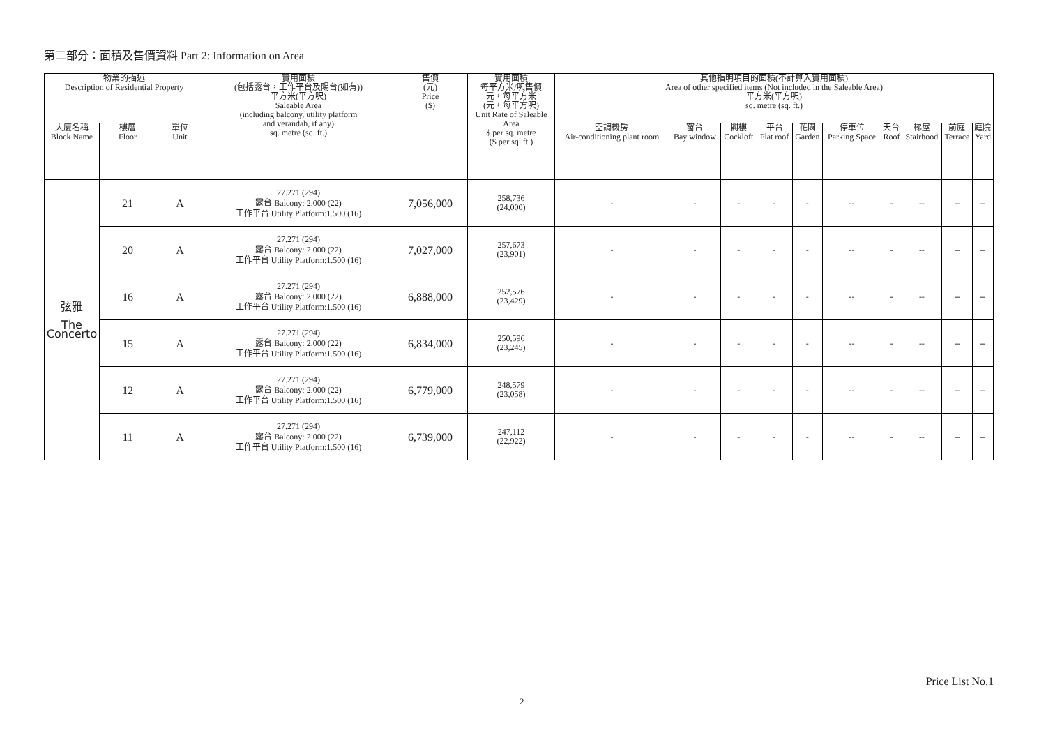第二部分：面積及售價資料 Part 2: Information on Area
| 物業的描述 Description of Residential Property | | | 實用面積 (包括露台，工作平台及陽台(如有)) 平方米(平方呎) Saleable Area (including balcony, utility platform and verandah, if any) sq. metre (sq. ft.) | 售價 (元) Price ($) | 實用面積 每平方米/呎售價 元，每平方米 (元，每平方呎) Unit Rate of Saleable Area $ per sq. metre ($ per sq. ft.) | 其他指明項目的面積(不計算入實用面積) Area of other specified items (Not included in the Saleable Area) 平方米(平方呎) sq. metre (sq. ft.) | | | | | | | | | |
| --- | --- | --- | --- | --- | --- | --- | --- | --- | --- | --- | --- | --- | --- | --- | --- |
| 大廈名稱 Block Name | 樓層 Floor | 單位 Unit | | | | 空調機房 Air-conditioning plant room | 窗台 Bay window | 閣樓 Cockloft | 平台 Flat roof | 花園 Garden | 停車位 Parking Space | 天台 Roof | 梯屋 Stairhood | 前庭 Terrace | 庭院 Yard |
| 弦雅 The Concerto | 21 | A | 27.271 (294) 露台 Balcony: 2.000 (22) 工作平台 Utility Platform:1.500 (16) | 7,056,000 | 258,736 (24,000) | - | - | - | - | - | -- | - | -- | -- | -- |
| | 20 | A | 27.271 (294) 露台 Balcony: 2.000 (22) 工作平台 Utility Platform:1.500 (16) | 7,027,000 | 257,673 (23,901) | - | - | - | - | - | -- | - | -- | -- | -- |
| | 16 | A | 27.271 (294) 露台 Balcony: 2.000 (22) 工作平台 Utility Platform:1.500 (16) | 6,888,000 | 252,576 (23,429) | - | - | - | - | - | -- | - | -- | -- | -- |
| | 15 | A | 27.271 (294) 露台 Balcony: 2.000 (22) 工作平台 Utility Platform:1.500 (16) | 6,834,000 | 250,596 (23,245) | - | - | - | - | - | -- | - | -- | -- | -- |
| | 12 | A | 27.271 (294) 露台 Balcony: 2.000 (22) 工作平台 Utility Platform:1.500 (16) | 6,779,000 | 248,579 (23,058) | - | - | - | - | - | -- | - | -- | -- | -- |
| | 11 | A | 27.271 (294) 露台 Balcony: 2.000 (22) 工作平台 Utility Platform:1.500 (16) | 6,739,000 | 247,112 (22,922) | - | - | - | - | - | -- | - | -- | -- | -- |
Price List No.1
2